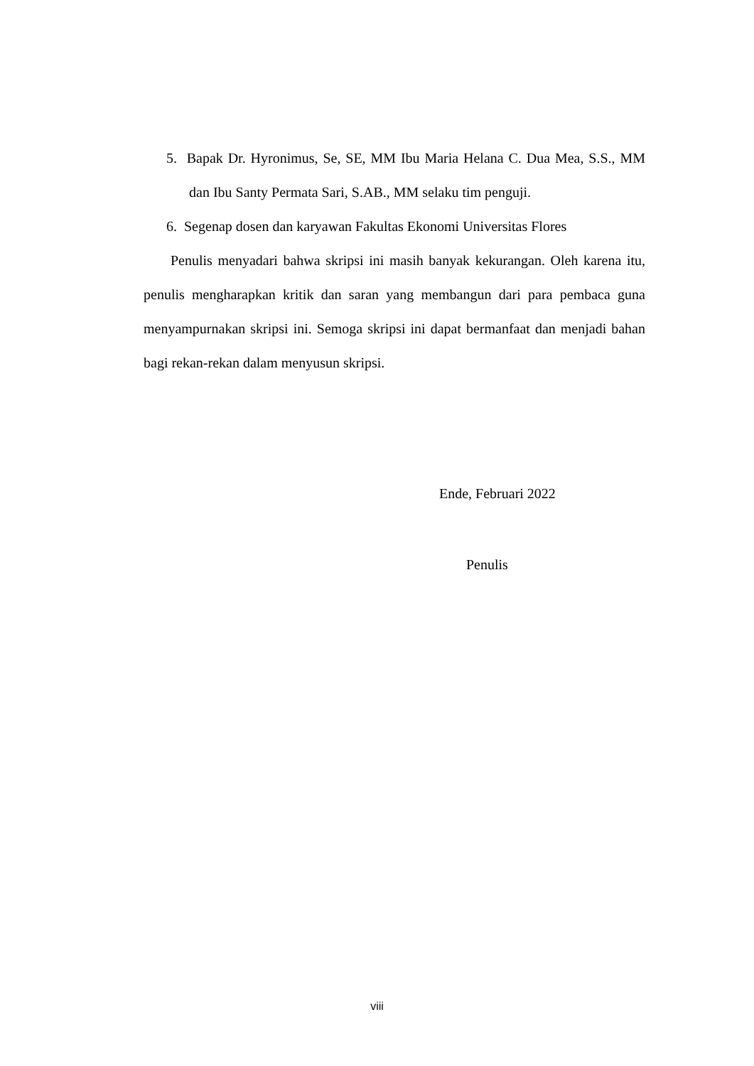5. Bapak Dr. Hyronimus, Se, SE, MM Ibu Maria Helana C. Dua Mea, S.S., MM dan Ibu Santy Permata Sari, S.AB., MM selaku tim penguji.
6. Segenap dosen dan karyawan Fakultas Ekonomi Universitas Flores
Penulis menyadari bahwa skripsi ini masih banyak kekurangan. Oleh karena itu, penulis mengharapkan kritik dan saran yang membangun dari para pembaca guna menyampurnakan skripsi ini. Semoga skripsi ini dapat bermanfaat dan menjadi bahan bagi rekan-rekan dalam menyusun skripsi.
Ende, Februari 2022
Penulis
viii